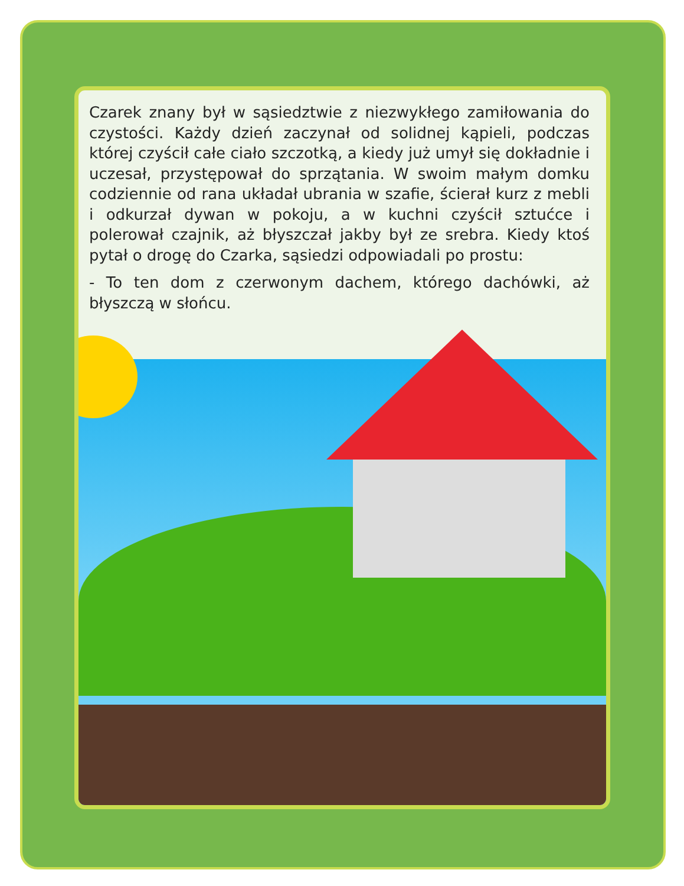Czarek znany był w sąsiedztwie z niezwykłego zamiłowania do czystości. Każdy dzień zaczynał od solidnej kąpieli, podczas której czyścił całe ciało szczotką, a kiedy już umył się dokładnie i uczesał, przystępował do sprzątania. W swoim małym domku codziennie od rana układał ubrania w szafie, ścierał kurz z mebli i odkurzał dywan w pokoju, a w kuchni czyścił sztućce i polerował czajnik, aż błyszczał jakby był ze srebra. Kiedy ktoś pytał o drogę do Czarka, sąsiedzi odpowiadali po prostu:
- To ten dom z czerwonym dachem, którego dachówki, aż błyszczą w słońcu.